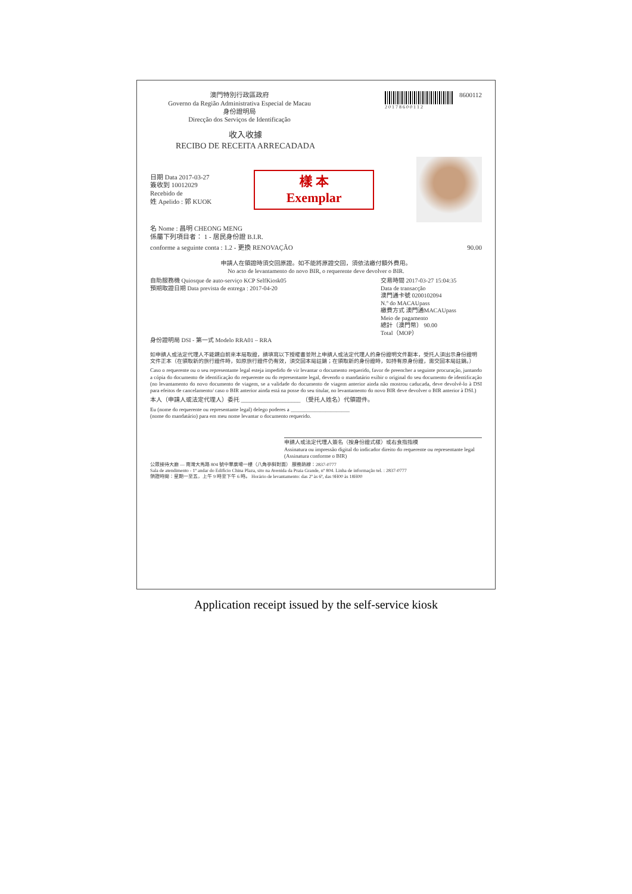澳門特別行政區政府
Governo da Região Administrativa Especial de Macau
身份證明局
Direcção dos Serviços de Identificação
2 0 1 7 8 6 0 0 1 1 2
8600112
收入收據
RECIBO DE RECEITA ARRECADADA
日期 Data 2017-03-27
簽收到 10012029
Recebido de
姓 Apelido : 郭 KUOK
樣 本
Exemplar
名 Nome : 昌明 CHEONG MENG
係屬下列項目者： 1 - 居民身份證 B.I.R.
conforme a seguinte conta : 1.2 - 更換 RENOVAÇÃO 90.00
申請人在領證時須交回原證。如不能將原證交回，須依法繳付額外費用。
No acto de levantamento do novo BIR, o requerente deve devolver o BIR.
自助服務機 Quiosque de auto-serviço KCP SelfKiosk05
預期取證日期 Data prevista de entrega : 2017-04-20
身份證明局 DSI - 第一式 Modelo RRA01 – RRA
交易時間 2017-03-27 15:04:35
Data de transacção
澳門通卡號 0200102094
N.º do MACAUpass
繳費方式 澳門通MACAUpass
Meio de pagamento
總計（澳門幣） 90.00
Total（MOP）
如申請人或法定代理人不能親自前來本局取證，請填寫以下授權書並附上申請人或法定代理人的身份證明文件副本，受托人須出示身份證明文件正本（在領取新的旅行證件時，如原旅行證件仍有效，須交回本局註銷；在領取新的身份證時，如持有原身份證，需交回本局註銷。）
Caso o requerente ou o seu representante legal esteja impedido de vir levantar o documento requerido, favor de preencher a seguinte procuração, juntando a cópia do documento de identificação do requerente ou do representante legal, devendo o mandatário exibir o original do seu documento de identificação (no levantamento do novo documento de viagem, se a validade do documento de viagem anterior ainda não mostrou caducada, deve devolvê-lo à DSI para efeitos de cancelamento/ caso o BIR anterior ainda está na posse do seu titular, no levantamento do novo BIR deve devolver o BIR anterior à DSI.)
本人（申請人或法定代理人）委托 ____________________ （受托人姓名）代領證件。
Eu (nome do requerente ou representante legal) delego poderes a ______________________
(nome do mandatário) para em meu nome levantar o documento requerido.
申請人或法定代理人簽名（按身份證式樣）或右食指指模
Assinatura ou impressão digital do indicador direito do requerente ou representante legal (Assinatura conforme o BIR)
公眾接待大廳 — 南灣大馬路 804 號中華廣場一樓（八角亭斜對面） 服務熱線：2837-0777
Sala de atendimento - 1º andar do Edifício China Plaza, sito na Avenida da Praia Grande, nº 804. Linha de informação tel. : 2837-0777
領證時間：星期一至五，上午 9 時至下午 6 時。 Horário de levantamento: das 2ª às 6ª, das 9H00 às 18H00
Application receipt issued by the self-service kiosk